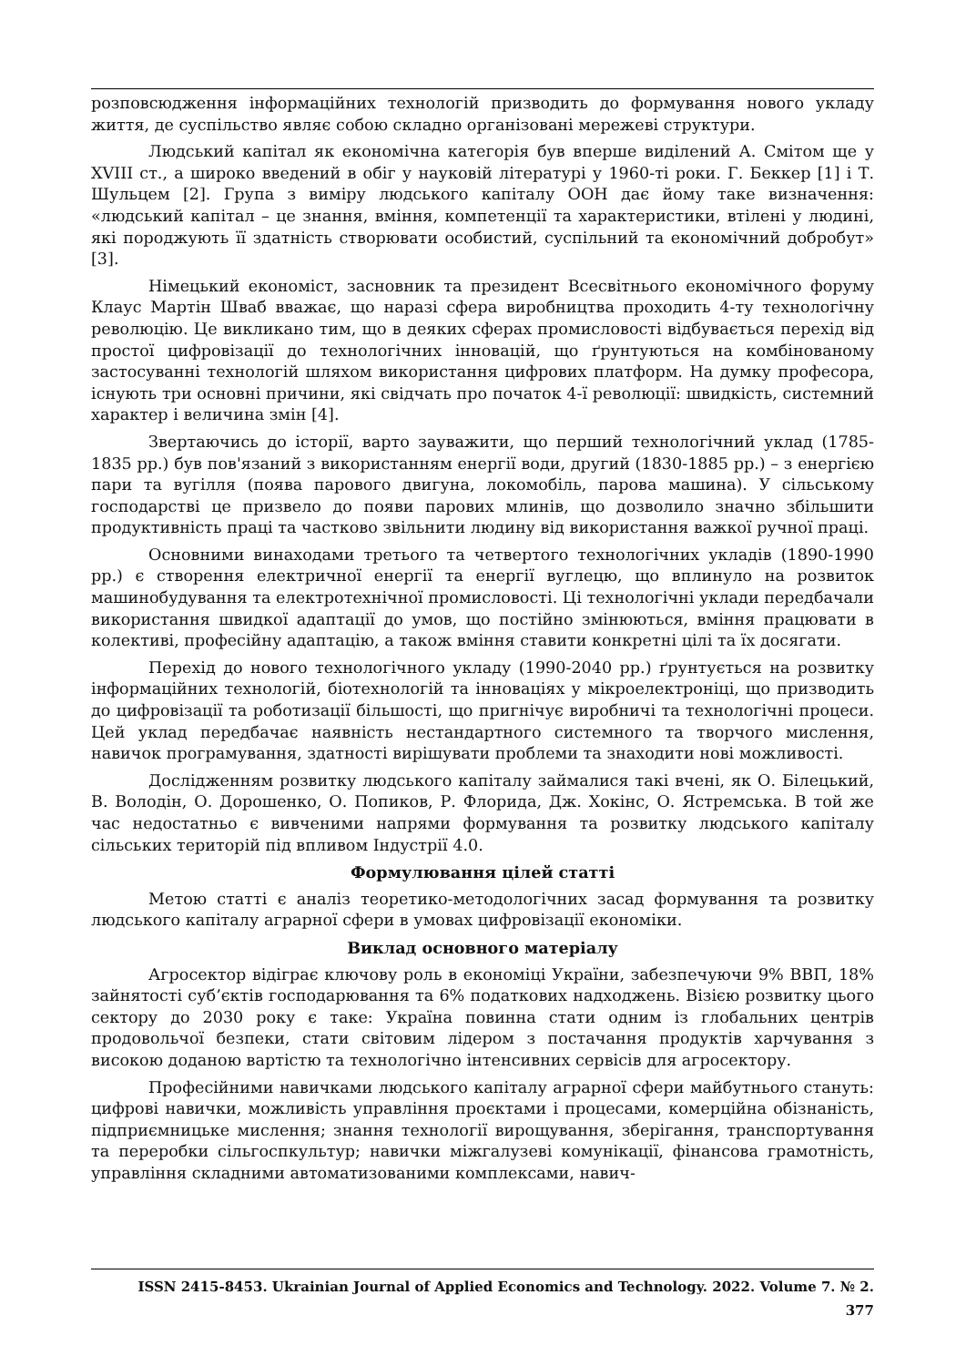розповсюдження інформаційних технологій призводить до формування нового укладу життя, де суспільство являє собою складно організовані мережеві структури.
Людський капітал як економічна категорія був вперше виділений А. Смітом ще у XVIII ст., а широко введений в обіг у науковій літературі у 1960-ті роки. Г. Беккер [1] і Т. Шульцем [2]. Група з виміру людського капіталу ООН дає йому таке визначення: «людський капітал – це знання, вміння, компетенції та характеристики, втілені у людині, які породжують її здатність створювати особистий, суспільний та економічний добробут» [3].
Німецький економіст, засновник та президент Всесвітнього економічного форуму Клаус Мартін Шваб вважає, що наразі сфера виробництва проходить 4-ту технологічну революцію. Це викликано тим, що в деяких сферах промисловості відбувається перехід від простої цифровізації до технологічних інновацій, що ґрунтуються на комбінованому застосуванні технологій шляхом використання цифрових платформ. На думку професора, існують три основні причини, які свідчать про початок 4-ї революції: швидкість, системний характер і величина змін [4].
Звертаючись до історії, варто зауважити, що перший технологічний уклад (1785-1835 рр.) був пов'язаний з використанням енергії води, другий (1830-1885 рр.) – з енергією пари та вугілля (поява парового двигуна, локомобіль, парова машина). У сільському господарстві це призвело до появи парових млинів, що дозволило значно збільшити продуктивність праці та частково звільнити людину від використання важкої ручної праці.
Основними винаходами третього та четвертого технологічних укладів (1890-1990 рр.) є створення електричної енергії та енергії вуглецю, що вплинуло на розвиток машинобудування та електротехнічної промисловості. Ці технологічні уклади передбачали використання швидкої адаптації до умов, що постійно змінюються, вміння працювати в колективі, професійну адаптацію, а також вміння ставити конкретні цілі та їх досягати.
Перехід до нового технологічного укладу (1990-2040 рр.) ґрунтується на розвитку інформаційних технологій, біотехнологій та інноваціях у мікроелектроніці, що призводить до цифровізації та роботизації більшості, що пригнічує виробничі та технологічні процеси. Цей уклад передбачає наявність нестандартного системного та творчого мислення, навичок програмування, здатності вирішувати проблеми та знаходити нові можливості.
Дослідженням розвитку людського капіталу займалися такі вчені, як О. Білецький, В. Володін, О. Дорошенко, О. Попиков, Р. Флорида, Дж. Хокінс, О. Ястремська. В той же час недостатньо є вивченими напрями формування та розвитку людського капіталу сільських територій під впливом Індустрії 4.0.
Формулювання цілей статті
Метою статті є аналіз теоретико-методологічних засад формування та розвитку людського капіталу аграрної сфери в умовах цифровізації економіки.
Виклад основного матеріалу
Агросектор відіграє ключову роль в економіці України, забезпечуючи 9% ВВП, 18% зайнятості суб’єктів господарювання та 6% податкових надходжень. Візією розвитку цього сектору до 2030 року є таке: Україна повинна стати одним із глобальних центрів продовольчої безпеки, стати світовим лідером з постачання продуктів харчування з високою доданою вартістю та технологічно інтенсивних сервісів для агросектору.
Професійними навичками людського капіталу аграрної сфери майбутнього стануть: цифрові навички, можливість управління проєктами і процесами, комерційна обізнаність, підприємницьке мислення; знання технології вирощування, зберігання, транспортування та переробки сільгоспкультур; навички міжгалузеві комунікації, фінансова грамотність, управління складними автоматизованими комплексами, навич-
ISSN 2415-8453. Ukrainian Journal of Applied Economics and Technology. 2022. Volume 7. № 2.
377